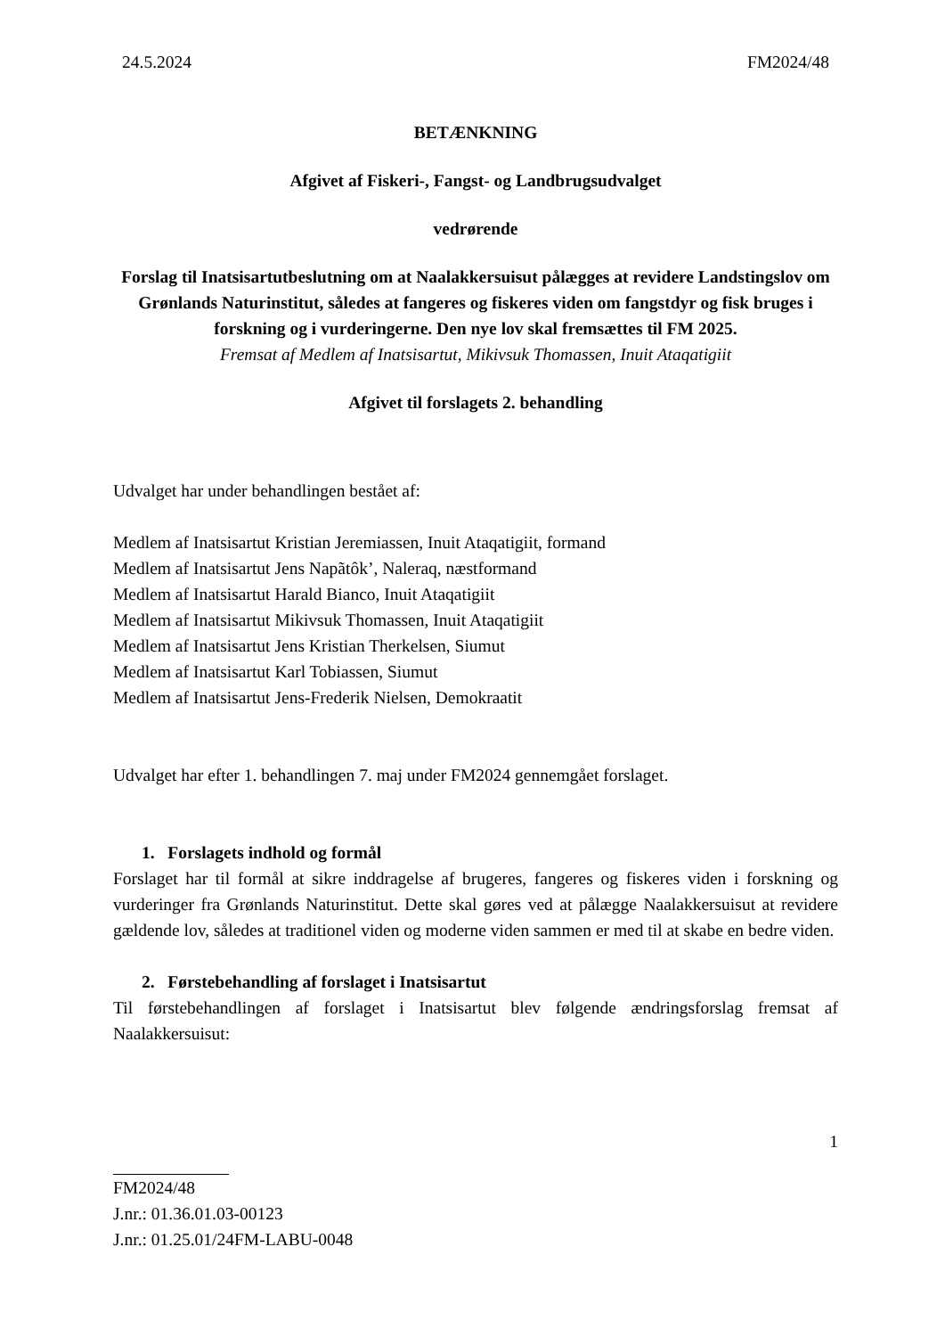24.5.2024 FM2024/48
BETÆNKNING
Afgivet af Fiskeri-, Fangst- og Landbrugsudvalget
vedrørende
Forslag til Inatsisartutbeslutning om at Naalakkersuisut pålægges at revidere Landstingslov om Grønlands Naturinstitut, således at fangeres og fiskeres viden om fangstdyr og fisk bruges i forskning og i vurderingerne. Den nye lov skal fremsættes til FM 2025.
Fremsat af Medlem af Inatsisartut, Mikivsuk Thomassen, Inuit Ataqatigiit
Afgivet til forslagets 2. behandling
Udvalget har under behandlingen bestået af:
Medlem af Inatsisartut Kristian Jeremiassen, Inuit Ataqatigiit, formand
Medlem af Inatsisartut Jens Napãtôk’, Naleraq, næstformand
Medlem af Inatsisartut Harald Bianco, Inuit Ataqatigiit
Medlem af Inatsisartut Mikivsuk Thomassen, Inuit Ataqatigiit
Medlem af Inatsisartut Jens Kristian Therkelsen, Siumut
Medlem af Inatsisartut Karl Tobiassen, Siumut
Medlem af Inatsisartut Jens-Frederik Nielsen, Demokraatit
Udvalget har efter 1. behandlingen 7. maj under FM2024 gennemgået forslaget.
1. Forslagets indhold og formål
Forslaget har til formål at sikre inddragelse af brugeres, fangeres og fiskeres viden i forskning og vurderinger fra Grønlands Naturinstitut. Dette skal gøres ved at pålægge Naalakkersuisut at revidere gældende lov, således at traditionel viden og moderne viden sammen er med til at skabe en bedre viden.
2. Førstebehandling af forslaget i Inatsisartut
Til førstebehandlingen af forslaget i Inatsisartut blev følgende ændringsforslag fremsat af Naalakkersuisut:
1
FM2024/48
J.nr.: 01.36.01.03-00123
J.nr.: 01.25.01/24FM-LABU-0048